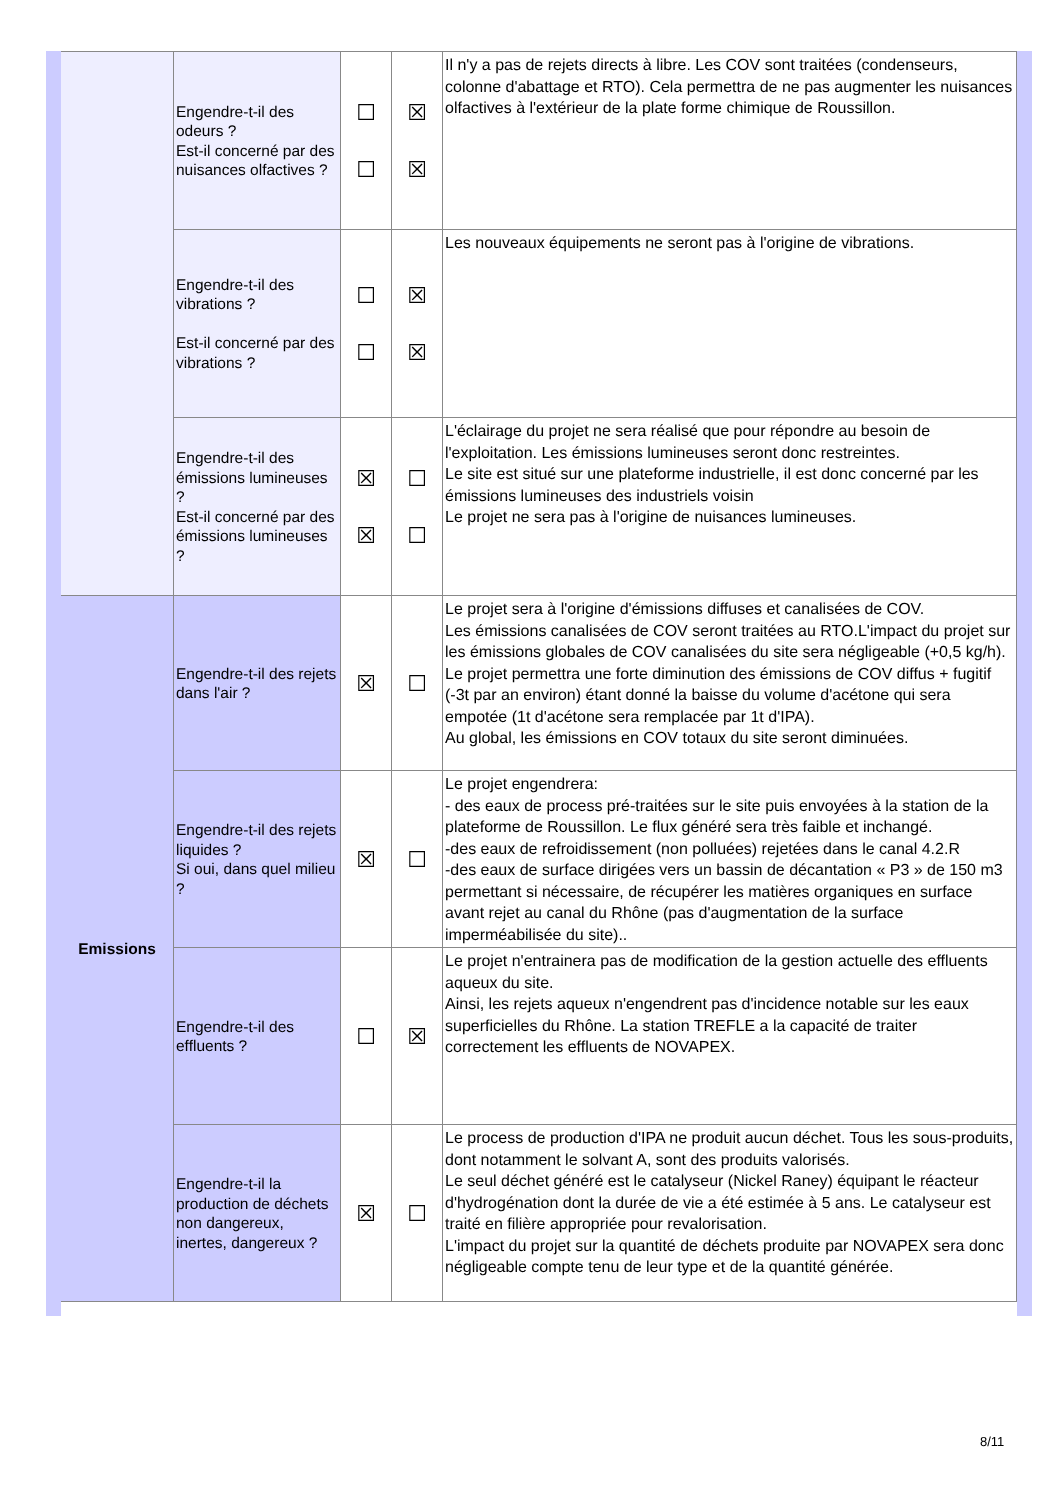| | Engendre-t-il des odeurs ? Est-il concerné par des nuisances olfactives ? | ☐ ☐ | ☒ ☒ | Il n'y a pas de rejets directs à libre. Les COV sont traitées (condenseurs, colonne d'abattage et RTO). Cela permettra de ne pas augmenter les nuisances olfactives à l'extérieur de la plate forme chimique de Roussillon. |
| | Engendre-t-il des vibrations ? Est-il concerné par des vibrations ? | ☐ ☐ | ☒ ☒ | Les nouveaux équipements ne seront pas à l'origine de vibrations. |
| | Engendre-t-il des émissions lumineuses ? Est-il concerné par des émissions lumineuses ? | ☒ ☒ | ☐ ☐ | L'éclairage du projet ne sera réalisé que pour répondre au besoin de l'exploitation. Les émissions lumineuses seront donc restreintes. Le site est situé sur une plateforme industrielle, il est donc concerné par les émissions lumineuses des industriels voisin Le projet ne sera pas à l'origine de nuisances lumineuses. |
| Emissions | Engendre-t-il des rejets dans l'air ? | ☒ | ☐ | Le projet sera à l'origine d'émissions diffuses et canalisées de COV. Les émissions canalisées de COV seront traitées au RTO.L'impact du projet sur les émissions globales de COV canalisées du site sera négligeable (+0,5 kg/h). Le projet permettra une forte diminution des émissions de COV diffus + fugitif (-3t par an environ) étant donné la baisse du volume d'acétone qui sera empotée (1t d'acétone sera remplacée par 1t d'IPA). Au global, les émissions en COV totaux du site seront diminuées. |
| | Engendre-t-il des rejets liquides ? Si oui, dans quel milieu ? | ☒ | ☐ | Le projet engendrera: - des eaux de process pré-traitées sur le site puis envoyées à la station de la plateforme de Roussillon. Le flux généré sera très faible et inchangé. -des eaux de refroidissement (non polluées) rejetées dans le canal 4.2.R -des eaux de surface dirigées vers un bassin de décantation « P3 » de 150 m3 permettant si nécessaire, de récupérer les matières organiques en surface avant rejet au canal du Rhône (pas d'augmentation de la surface imperméabilisée du site).. |
| | Engendre-t-il des effluents ? | ☐ | ☒ | Le projet n'entrainera pas de modification de la gestion actuelle des effluents aqueux du site. Ainsi, les rejets aqueux n'engendrent pas d'incidence notable sur les eaux superficielles du Rhône. La station TREFLE a la capacité de traiter correctement les effluents de NOVAPEX. |
| | Engendre-t-il la production de déchets non dangereux, inertes, dangereux ? | ☒ | ☐ | Le process de production d'IPA ne produit aucun déchet. Tous les sous-produits, dont notamment le solvant A, sont des produits valorisés. Le seul déchet généré est le catalyseur (Nickel Raney) équipant le réacteur d'hydrogénation dont la durée de vie a été estimée à 5 ans. Le catalyseur est traité en filière appropriée pour revalorisation. L'impact du projet sur la quantité de déchets produite par NOVAPEX sera donc négligeable compte tenu de leur type et de la quantité générée. |
8/11